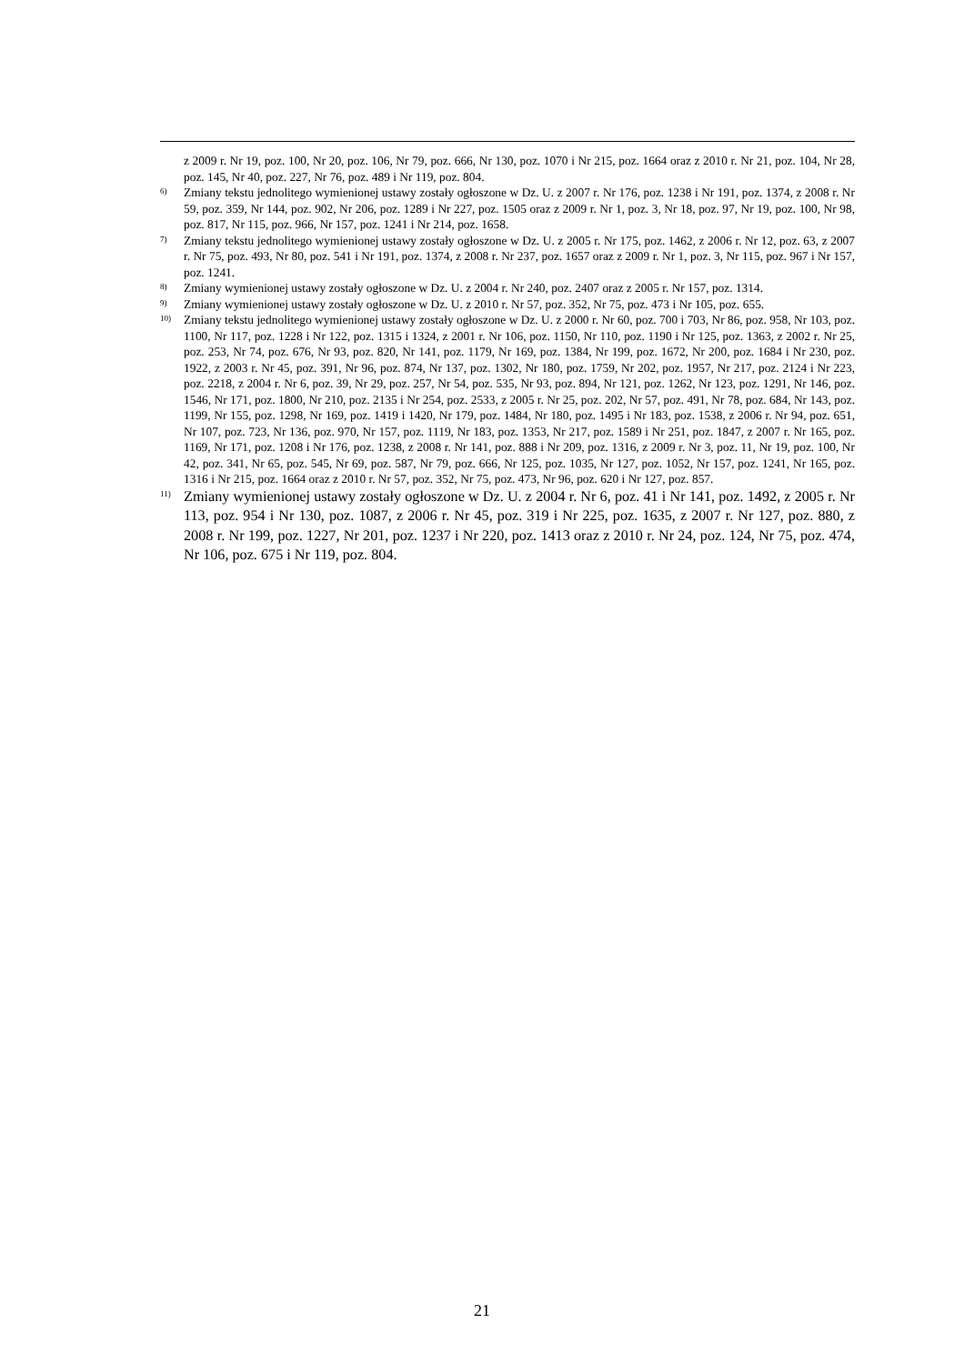z 2009 r. Nr 19, poz. 100, Nr 20, poz. 106, Nr 79, poz. 666, Nr 130, poz. 1070 i Nr 215, poz. 1664 oraz z 2010 r. Nr 21, poz. 104, Nr 28, poz. 145, Nr 40, poz. 227, Nr 76, poz. 489 i Nr 119, poz. 804.
<sup>6)</sup> Zmiany tekstu jednolitego wymienionej ustawy zostały ogłoszone w Dz. U. z 2007 r. Nr 176, poz. 1238 i Nr 191, poz. 1374, z 2008 r. Nr 59, poz. 359, Nr 144, poz. 902, Nr 206, poz. 1289 i Nr 227, poz. 1505 oraz z 2009 r. Nr 1, poz. 3, Nr 18, poz. 97, Nr 19, poz. 100, Nr 98, poz. 817, Nr 115, poz. 966, Nr 157, poz. 1241 i Nr 214, poz. 1658.
<sup>7)</sup> Zmiany tekstu jednolitego wymienionej ustawy zostały ogłoszone w Dz. U. z 2005 r. Nr 175, poz. 1462, z 2006 r. Nr 12, poz. 63, z 2007 r. Nr 75, poz. 493, Nr 80, poz. 541 i Nr 191, poz. 1374, z 2008 r. Nr 237, poz. 1657 oraz z 2009 r. Nr 1, poz. 3, Nr 115, poz. 967 i Nr 157, poz. 1241.
<sup>8)</sup> Zmiany wymienionej ustawy zostały ogłoszone w Dz. U. z 2004 r. Nr 240, poz. 2407 oraz z 2005 r. Nr 157, poz. 1314.
<sup>9)</sup> Zmiany wymienionej ustawy zostały ogłoszone w Dz. U. z 2010 r. Nr 57, poz. 352, Nr 75, poz. 473 i Nr 105, poz. 655.
<sup>10)</sup> Zmiany tekstu jednolitego wymienionej ustawy zostały ogłoszone w Dz. U. z 2000 r. Nr 60, poz. 700 i 703, Nr 86, poz. 958, Nr 103, poz. 1100, Nr 117, poz. 1228 i Nr 122, poz. 1315 i 1324, z 2001 r. Nr 106, poz. 1150, Nr 110, poz. 1190 i Nr 125, poz. 1363, z 2002 r. Nr 25, poz. 253, Nr 74, poz. 676, Nr 93, poz. 820, Nr 141, poz. 1179, Nr 169, poz. 1384, Nr 199, poz. 1672, Nr 200, poz. 1684 i Nr 230, poz. 1922, z 2003 r. Nr 45, poz. 391, Nr 96, poz. 874, Nr 137, poz. 1302, Nr 180, poz. 1759, Nr 202, poz. 1957, Nr 217, poz. 2124 i Nr 223, poz. 2218, z 2004 r. Nr 6, poz. 39, Nr 29, poz. 257, Nr 54, poz. 535, Nr 93, poz. 894, Nr 121, poz. 1262, Nr 123, poz. 1291, Nr 146, poz. 1546, Nr 171, poz. 1800, Nr 210, poz. 2135 i Nr 254, poz. 2533, z 2005 r. Nr 25, poz. 202, Nr 57, poz. 491, Nr 78, poz. 684, Nr 143, poz. 1199, Nr 155, poz. 1298, Nr 169, poz. 1419 i 1420, Nr 179, poz. 1484, Nr 180, poz. 1495 i Nr 183, poz. 1538, z 2006 r. Nr 94, poz. 651, Nr 107, poz. 723, Nr 136, poz. 970, Nr 157, poz. 1119, Nr 183, poz. 1353, Nr 217, poz. 1589 i Nr 251, poz. 1847, z 2007 r. Nr 165, poz. 1169, Nr 171, poz. 1208 i Nr 176, poz. 1238, z 2008 r. Nr 141, poz. 888 i Nr 209, poz. 1316, z 2009 r. Nr 3, poz. 11, Nr 19, poz. 100, Nr 42, poz. 341, Nr 65, poz. 545, Nr 69, poz. 587, Nr 79, poz. 666, Nr 125, poz. 1035, Nr 127, poz. 1052, Nr 157, poz. 1241, Nr 165, poz. 1316 i Nr 215, poz. 1664 oraz z 2010 r. Nr 57, poz. 352, Nr 75, poz. 473, Nr 96, poz. 620 i Nr 127, poz. 857.
<sup>11)</sup> Zmiany wymienionej ustawy zostały ogłoszone w Dz. U. z 2004 r. Nr 6, poz. 41 i Nr 141, poz. 1492, z 2005 r. Nr 113, poz. 954 i Nr 130, poz. 1087, z 2006 r. Nr 45, poz. 319 i Nr 225, poz. 1635, z 2007 r. Nr 127, poz. 880, z 2008 r. Nr 199, poz. 1227, Nr 201, poz. 1237 i Nr 220, poz. 1413 oraz z 2010 r. Nr 24, poz. 124, Nr 75, poz. 474, Nr 106, poz. 675 i Nr 119, poz. 804.
21